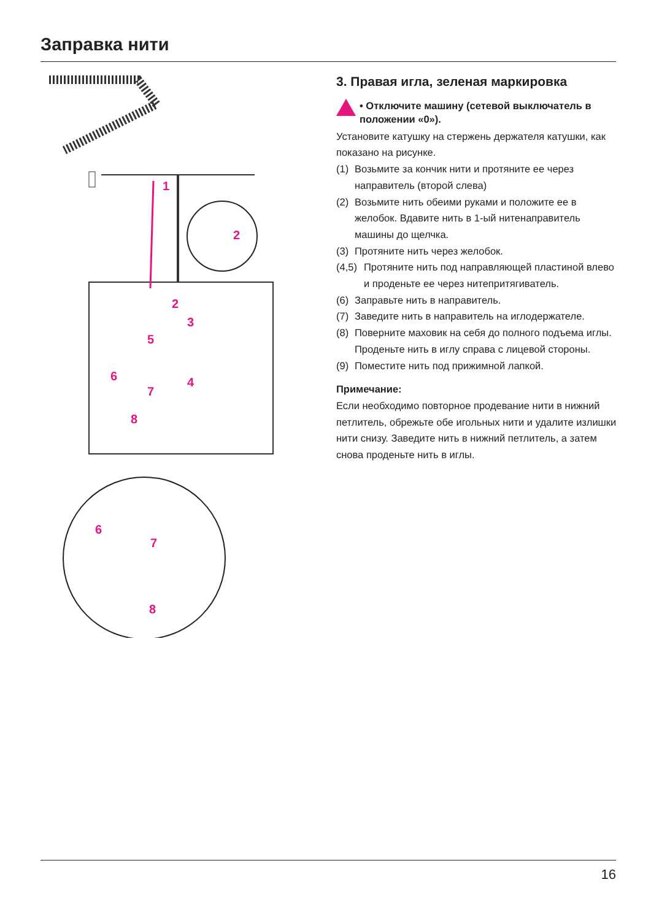Заправка нити
1
2
2
3
4
5
6
7
8
6
7
8
3. Правая игла, зеленая маркировка
• Отключите машину (сетевой выключатель в положении «0»).
Установите катушку на стержень держателя катушки, как показано на рисунке.
(1) Возьмите за кончик нити и протяните ее через направитель (второй слева)
(2) Возьмите нить обеими руками и положите ее в желобок. Вдавите нить в 1-ый нитенаправитель машины до щелчка.
(3) Протяните нить через желобок.
(4,5) Протяните нить под направляющей пластиной влево и проденьте ее через нитепритягиватель.
(6) Заправьте нить в направитель.
(7) Заведите нить в направитель на иглодержателе.
(8) Поверните маховик на себя до полного подъема иглы. Проденьте нить в иглу справа с лицевой стороны.
(9) Поместите нить под прижимной лапкой.
Примечание:
Если необходимо повторное продевание нити в нижний петлитель, обрежьте обе игольных нити и удалите излишки нити снизу. Заведите нить в нижний петлитель, а затем снова проденьте нить в иглы.
16